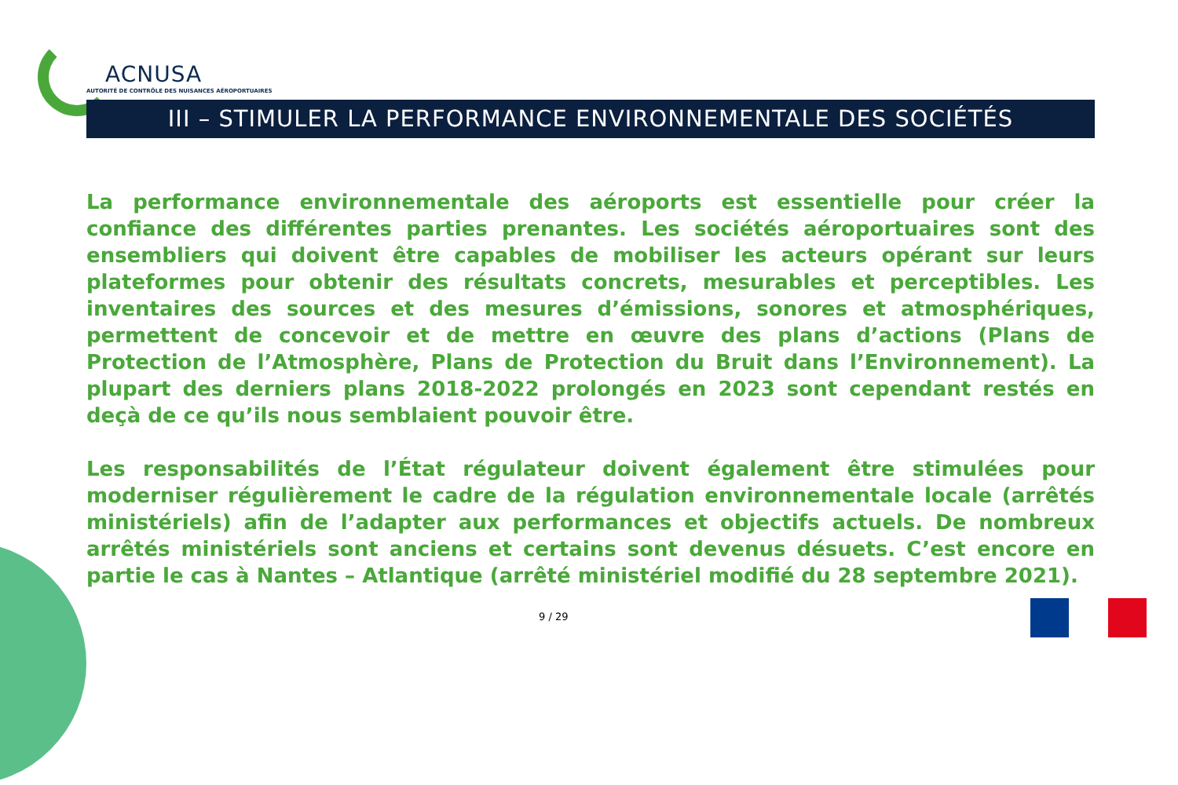ACNUSA
AUTORITÉ DE CONTRÔLE DES NUISANCES AÉROPORTUAIRES
III – STIMULER LA PERFORMANCE ENVIRONNEMENTALE DES SOCIÉTÉS
La performance environnementale des aéroports est essentielle pour créer la confiance des différentes parties prenantes. Les sociétés aéroportuaires sont des ensembliers qui doivent être capables de mobiliser les acteurs opérant sur leurs plateformes pour obtenir des résultats concrets, mesurables et perceptibles. Les inventaires des sources et des mesures d’émissions, sonores et atmosphériques, permettent de concevoir et de mettre en œuvre des plans d’actions (Plans de Protection de l’Atmosphère, Plans de Protection du Bruit dans l’Environnement). La plupart des derniers plans 2018-2022 prolongés en 2023 sont cependant restés en deçà de ce qu’ils nous semblaient pouvoir être.
Les responsabilités de l’État régulateur doivent également être stimulées pour moderniser régulièrement le cadre de la régulation environnementale locale (arrêtés ministériels) afin de l’adapter aux performances et objectifs actuels. De nombreux arrêtés ministériels sont anciens et certains sont devenus désuets. C’est encore en partie le cas à Nantes – Atlantique (arrêté ministériel modifié du 28 septembre 2021).
9 / 29